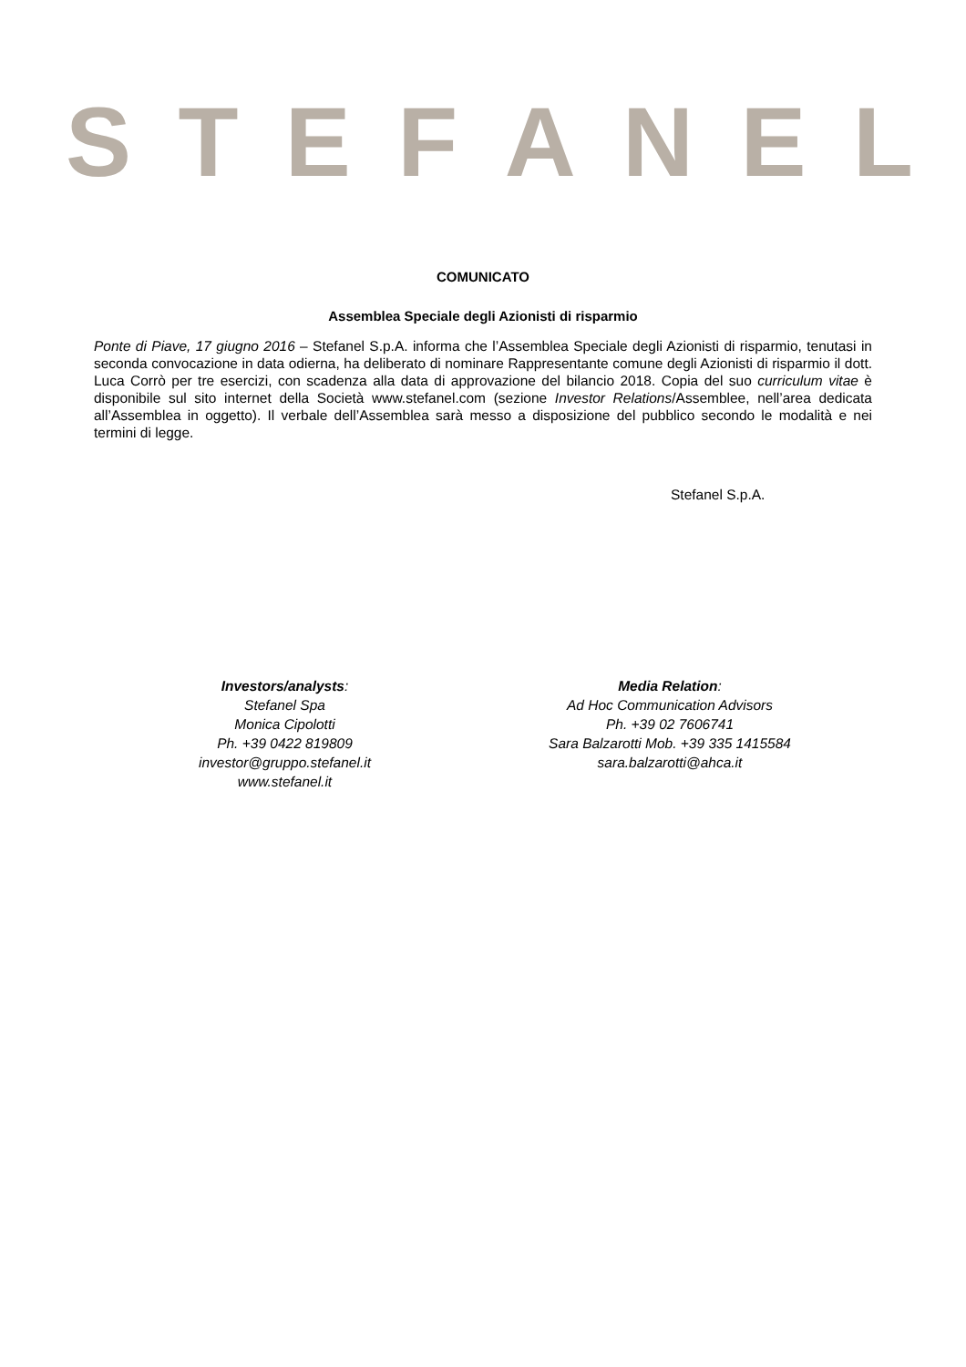STEFANEL
COMUNICATO
Assemblea Speciale degli Azionisti di risparmio
Ponte di Piave, 17 giugno 2016 – Stefanel S.p.A. informa che l’Assemblea Speciale degli Azionisti di risparmio, tenutasi in seconda convocazione in data odierna, ha deliberato di nominare Rappresentante comune degli Azionisti di risparmio il dott. Luca Corrò per tre esercizi, con scadenza alla data di approvazione del bilancio 2018. Copia del suo curriculum vitae è disponibile sul sito internet della Società www.stefanel.com (sezione Investor Relations/Assemblee, nell’area dedicata all’Assemblea in oggetto). Il verbale dell’Assemblea sarà messo a disposizione del pubblico secondo le modalità e nei termini di legge.
Stefanel S.p.A.
Investors/analysts:
Stefanel Spa
Monica Cipolotti
Ph. +39 0422 819809
investor@gruppo.stefanel.it
www.stefanel.it
Media Relation:
Ad Hoc Communication Advisors
Ph. +39 02 7606741
Sara Balzarotti Mob. +39 335 1415584
sara.balzarotti@ahca.it